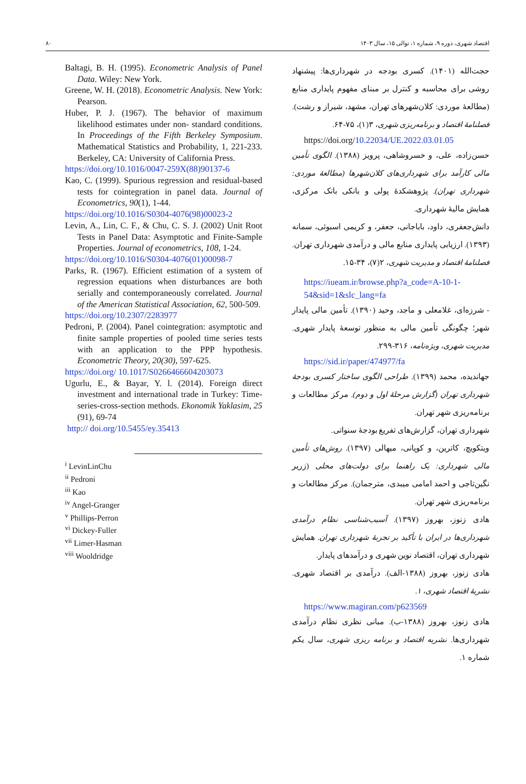اقتصاد شهری، دوره ۹، شماره ۱، توالی ۱۵، سال ۱۴۰۳ ۸۰
حجت‌الله (۱۴۰۱). کسری بودجه در شهرداری‌ها: پیشنهاد روشی برای محاسبه و کنترل بر مبنای مفهوم پایداری منابع (مطالعهٔ موردی: کلان‌شهرهای تهران، مشهد، شیراز و رشت). فصلنامهٔ اقتصاد و برنامه‌ریزی شهری، ۳(۱)، ۷۵-۶۴.
https://doi.org/10.22034/UE.2022.03.01.05
حسن‌زاده، علی، و خسروشاهی، پرویز (۱۳۸۸). الگوی تأمین مالی کارآمد برای شهرداری‌های کلان‌شهرها (مطالعهٔ موردی: شهرداری تهران). پژوهشکدهٔ پولی و بانکی بانک مرکزی، همایش مالیهٔ شهرداری.
دانش‌جعفری، داود، باباجانی، جعفر، و کریمی اسبوئی، سمانه (۱۳۹۳). ارزیابی پایداری منابع مالی و درآمدی شهرداری تهران. فصلنامهٔ اقتصاد و مدیریت شهری، ۲(۷)، ۳۴-۱۵.
https://iueam.ir/browse.php?a_code=A-10-1-54&sid=1&slc_lang=fa
- شرزه‌ای، غلامعلی و ماجد، وحید (۱۳۹۰). تأمین مالی پایدار شهر؛ چگونگی تأمین مالی به منظور توسعهٔ پایدار شهری. مدیریت شهری، ویژه‌نامه، ۳۱۶-۲۹۹.
https://sid.ir/paper/474977/fa
جهاندیده، محمد (۱۳۹۹). طراحی الگوی ساختار کسری بودجهٔ شهرداری تهران (گزارش مرحلهٔ اول و دوم). مرکز مطالعات و برنامه‌ریزی شهر تهران.
شهرداری تهران، گزارش‌های تفریغ بودجهٔ سنواتی.
ویتکویچ، کاترین، و کوپانی، میهالی (۱۳۹۷). روش‌های تأمین مالی شهرداری: یک راهنما برای دولت‌های محلی (زریر نگین‌تاجی و احمد امامی میبدی، مترجمان). مرکز مطالعات و برنامه‌ریزی شهر تهران.
هادی زنوز، بهروز (۱۳۹۷). آسیب‌شناسی نظام درآمدی شهرداری‌ها در ایران با تأکید بر تجربهٔ شهرداری تهران. همایش شهرداری تهران، اقتصاد نوین شهری و درآمدهای پایدار.
هادی زنوز، بهروز (۱۳۸۸-الف). درآمدی بر اقتصاد شهری. نشریهٔ اقتصاد شهری، ۱.
https://www.magiran.com/p623569
هادی زنوز، بهروز (۱۳۸۸-ب). مبانی نظری نظام درآمدی شهرداری‌ها. نشریه اقتصاد و برنامه ریزی شهری، سال یکم شماره ۱.
Baltagi, B. H. (1995). Econometric Analysis of Panel Data. Wiley: New York.
Greene, W. H. (2018). Econometric Analysis. New York: Pearson.
Huber, P. J. (1967). The behavior of maximum likelihood estimates under non- standard conditions. In Proceedings of the Fifth Berkeley Symposium. Mathematical Statistics and Probability, 1, 221-233. Berkeley, CA: University of California Press.
https://doi.org/10.1016/0047-259X(88)90137-6
Kao, C. (1999). Spurious regression and residual-based tests for cointegration in panel data. Journal of Econometrics, 90(1), 1-44.
https://doi.org/10.1016/S0304-4076(98)00023-2
Levin, A., Lin, C. F., & Chu, C. S. J. (2002) Unit Root Tests in Panel Data: Asymptotic and Finite-Sample Properties. Journal of econometrics, 108, 1-24.
https://doi.org/10.1016/S0304-4076(01)00098-7
Parks, R. (1967). Efficient estimation of a system of regression equations when disturbances are both serially and contemporaneously correlated. Journal of the American Statistical Association, 62, 500-509.
https://doi.org/10.2307/2283977
Pedroni, P. (2004). Panel cointegration: asymptotic and finite sample properties of pooled time series tests with an application to the PPP hypothesis. Econometric Theory, 20(30), 597-625.
https://doi.org/ 10.1017/S0266466604203073
Ugurlu, E., & Bayar, Y. l. (2014). Foreign direct investment and international trade in Turkey: Time-series-cross-section methods. Ekonomik Yaklasim, 25 (91), 69-74
http:// doi.org/10.5455/ey.35413
<sup>i</sup> LevinLinChu
<sup>ii</sup> Pedroni
<sup>iii</sup> Kao
<sup>iv</sup> Angel-Granger
<sup>v</sup> Phillips-Perron
<sup>vi</sup> Dickey-Fuller
<sup>vii</sup> Limer-Hasman
<sup>viii</sup> Wooldridge